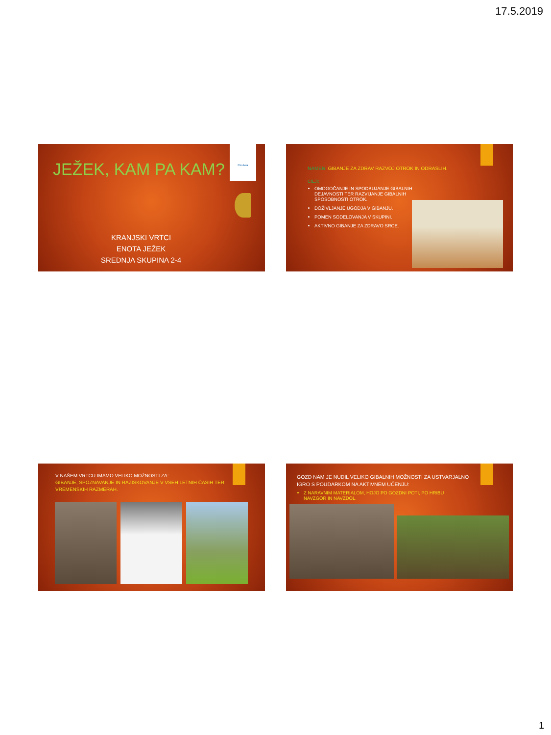17.5.2019
Ekošola
JEŽEK, KAM PA KAM?
KRANJSKI VRTCI
ENOTA JEŽEK
SREDNJA SKUPINA 2-4
NAMEN: GIBANJE ZA ZDRAV RAZVOJ OTROK IN ODRASLIH.
CILJI:
OMOGOČANJE IN SPODBUJANJE GIBALNIH DEJAVNOSTI TER RAZVIJANJE GIBALNIH SPOSOBNOSTI OTROK.
DOŽIVLJANJE UGODJA V GIBANJU.
POMEN SODELOVANJA V SKUPINI.
AKTIVNO GIBANJE ZA ZDRAVO SRCE.
V NAŠEM VRTCU IMAMO VELIKO MOŽNOSTI ZA:
GIBANJE, SPOZNAVANJE IN RAZISKOVANJE V VSEH LETNIH ČASIH TER VREMENSKIH RAZMERAH.
GOZD NAM JE NUDIL VELIKO GIBALNIH MOŽNOSTI ZA USTVARJALNO IGRO S POUDARKOM NA AKTIVNEM UČENJU:
Z NARAVNIM MATERIALOM, HOJO PO GOZDNI POTI, PO HRIBU NAVZGOR IN NAVZDOL.
1